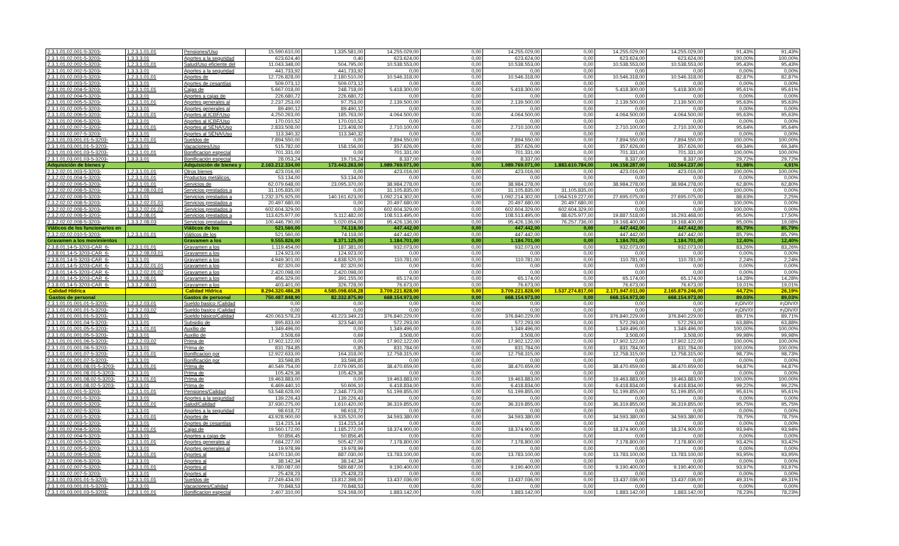| 2.3.1.01.02.001-5-3203- | 1.2.3.1.01.01 | Pensiones/Uso | 15.590.610,00 | 1.335.581,00 | 14.255.029,00 | 0,00 | 14.255.029,00 | 0,00 | 14.255.029,00 | 14.255.029,00 | 91,43% | 91,43% |
| 2.3.1.01.02.001-5-3203- | 1.3.3.3.01 | Aportes a la seguridad | 623.624,40 | 0,40 | 623.624,00 | 0,00 | 623.624,00 | 0,00 | 623.624,00 | 623.624,00 | 100,00% | 100,00% |
| 2.3.1.01.02.002-5-3203- | 1.2.3.1.01.01 | Salud/Uso eficiente del | 11.043.348,00 | 504.795,00 | 10.538.553,00 | 0,00 | 10.538.553,00 | 0,00 | 10.538.553,00 | 10.538.553,00 | 95,43% | 95,43% |
| 2.3.1.01.02.002-5-3203- | 1.3.3.3.01 | Aportes a la seguridad | 441.733,92 | 441.733,92 | 0,00 | 0,00 | 0,00 | 0,00 | 0,00 | 0,00 | 0,00% | 0,00% |
| 2.3.1.01.02.003-5-3203- | 1.2.3.1.01.01 | Aportes de | 12.726.828,00 | 2.180.510,00 | 10.546.318,00 | 0,00 | 10.546.318,00 | 0,00 | 10.546.318,00 | 10.546.318,00 | 82,87% | 82,87% |
| 2.3.1.01.02.003-5-3203- | 1.3.3.3.01 | Aportes de cesantías | 509.073,12 | 509.073,12 | 0,00 | 0,00 | 0,00 | 0,00 | 0,00 | 0,00 | 0,00% | 0,00% |
| 2.3.1.01.02.004-5-3203- | 1.2.3.1.01.01 | Cajas de | 5.667.018,00 | 248.718,00 | 5.418.300,00 | 0,00 | 5.418.300,00 | 0,00 | 5.418.300,00 | 5.418.300,00 | 95,61% | 95,61% |
| 2.3.1.01.02.004-5-3203- | 1.3.3.3.01 | Aportes a cajas de | 226.680,72 | 226.680,72 | 0,00 | 0,00 | 0,00 | 0,00 | 0,00 | 0,00 | 0,00% | 0,00% |
| 2.3.1.01.02.005-5-3203- | 1.2.3.1.01.01 | Aportes generales al | 2.237.253,00 | 97.753,00 | 2.139.500,00 | 0,00 | 2.139.500,00 | 0,00 | 2.139.500,00 | 2.139.500,00 | 95,63% | 95,63% |
| 2.3.1.01.02.005-5-3203- | 1.3.3.3.01 | Aportes generales al | 89.490,12 | 89.490,12 | 0,00 | 0,00 | 0,00 | 0,00 | 0,00 | 0,00 | 0,00% | 0,00% |
| 2.3.1.01.02.006-5-3203- | 1.2.3.1.01.01 | Aportes al ICBF/Uso | 4.250.263,00 | 185.763,00 | 4.064.500,00 | 0,00 | 4.064.500,00 | 0,00 | 4.064.500,00 | 4.064.500,00 | 95,63% | 95,63% |
| 2.3.1.01.02.006-5-3203- | 1.3.3.3.01 | Aportes al ICBF/Uso | 170.010,52 | 170.010,52 | 0,00 | 0,00 | 0,00 | 0,00 | 0,00 | 0,00 | 0,00% | 0,00% |
| 2.3.1.01.02.007-5-3203- | 1.2.3.1.01.01 | Aportes al SENA/Uso | 2.833.508,00 | 123.408,00 | 2.710.100,00 | 0,00 | 2.710.100,00 | 0,00 | 2.710.100,00 | 2.710.100,00 | 95,64% | 95,64% |
| 2.3.1.01.02.007-5-3203- | 1.3.3.3.01 | Aportes al SENA/Uso | 113.340,32 | 113.340,32 | 0,00 | 0,00 | 0,00 | 0,00 | 0,00 | 0,00 | 0,00% | 0,00% |
| 2.3.1.01.03.001.01-5-3203- | 1.2.3.1.01.01 | Sueldos de | 7.894.550,00 | 0,00 | 7.894.550,00 | 0,00 | 7.894.550,00 | 0,00 | 7.894.550,00 | 7.894.550,00 | 100,00% | 100,00% |
| 2.3.1.01.03.001.01-5-3203- | 1.3.3.3.01 | Vacaciones/Uso | 515.782,00 | 158.156,00 | 357.626,00 | 0,00 | 357.626,00 | 0,00 | 357.626,00 | 357.626,00 | 69,34% | 69,34% |
| 2.3.1.01.03.001.03-5-3203- | 1.2.3.1.01.01 | Bonificacion especial | 701.331,00 | 0,00 | 701.331,00 | 0,00 | 701.331,00 | 0,00 | 701.331,00 | 701.331,00 | 100,00% | 100,00% |
| 2.3.1.01.03.001.03-5-3203- | 1.3.3.3.01 | Bonificación especial | 28.053,24 | 19.716,24 | 8.337,00 | 0,00 | 8.337,00 | 0,00 | 8.337,00 | 8.337,00 | 29,72% | 29,72% |
| Adquisición de bienes y | | Adquisición de bienes y | 2.163.212.334,00 | 173.443.263,00 | 1.989.769.071,00 | 0,00 | 1.989.769.071,00 | 1.883.610.784,00 | 106.158.287,00 | 102.564.237,00 | 91,98% | 4,91% |
| 2.3.2.02.01.003-5-3203- | 1.2.3.1.01.01 | Otros bienes | 423.016,00 | 0,00 | 423.016,00 | 0,00 | 423.016,00 | 0,00 | 423.016,00 | 423.016,00 | 100,00% | 100,00% |
| 2.3.2.02.01.004-5-3203- | 1.2.3.1.01.01 | Productos metálicos, | 53.134,00 | 53.134,00 | 0,00 | 0,00 | 0,00 | 0,00 | 0,00 | 0,00 | 0,00% | 0,00% |
| 2.3.2.02.02.006-5-3203- | 1.2.3.1.01.01 | Servicios de | 62.079.648,00 | 23.095.370,00 | 38.984.278,00 | 0,00 | 38.984.278,00 | 0,00 | 38.984.278,00 | 38.984.278,00 | 62,80% | 62,80% |
| 2.3.2.02.02.008-5-3203- | 1.2.3.2.08.03.01 | Servicios prestados a | 31.105.835,00 | 0,00 | 31.105.835,00 | 0,00 | 31.105.835,00 | 31.105.835,00 | 0,00 | 0,00 | 100,00% | 0,00% |
| 2.3.2.02.02.008-5-3203- | 1.3.3.1.01 | Servicios prestados a | 1.232.375.925,00 | 140.161.623,00 | 1.092.214.302,00 | 0,00 | 1.092.214.302,00 | 1.064.519.227,00 | 27.695.075,00 | 27.695.075,00 | 88,63% | 2,25% |
| 2.3.2.02.02.008-5-3203- | 1.3.3.2.02.01.01 | Servicios prestados a | 20.497.680,00 | 0,00 | 20.497.680,00 | 0,00 | 20.497.680,00 | 20.497.680,00 | 0,00 | 0,00 | 100,00% | 0,00% |
| 2.3.2.02.02.008-5-3203- | 1.3.3.2.02.01.02 | Servicios prestados a | 602.604.329,00 | 0,00 | 602.604.329,00 | 0,00 | 602.604.329,00 | 602.604.329,00 | 0,00 | 0,00 | 100,00% | 0,00% |
| 2.3.2.02.02.008-5-3203- | 1.3.3.2.08.01 | Servicios prestados a | 113.625.977,00 | 5.112.482,00 | 108.513.495,00 | 0,00 | 108.513.495,00 | 88.625.977,00 | 19.887.518,00 | 16.293.468,00 | 95,50% | 17,50% |
| 2.3.2.02.02.008-5-3203- | 1.3.3.2.08.03 | Servicios prestados a | 100.446.790,00 | 5.020.654,00 | 95.426.136,00 | 0,00 | 95.426.136,00 | 76.257.736,00 | 19.168.400,00 | 19.168.400,00 | 95,00% | 19,08% |
| Viáticos de los funcionarios en | | Viáticos de los | 521.560,00 | 74.118,00 | 447.442,00 | 0,00 | 447.442,00 | 0,00 | 447.442,00 | 447.442,00 | 85,79% | 85,79% |
| 2.3.2.02.02.010-5-3203- | 1.2.3.1.01.01 | Viáticos de los | 521.560,00 | 74.118,00 | 447.442,00 | 0,00 | 447.442,00 | 0,00 | 447.442,00 | 447.442,00 | 85,79% | 85,79% |
| Gravamen a los movimientos | | Gravamen a los | 9.555.826,00 | 8.371.125,00 | 1.184.701,00 | 0,00 | 1.184.701,00 | 0,00 | 1.184.701,00 | 1.184.701,00 | 12,40% | 12,40% |
| 2.3.8.01.14-5-3203-CAR_6- | 1.2.3.1.01.01 | Gravamen a los | 1.119.454,00 | 187.381,00 | 932.073,00 | 0,00 | 932.073,00 | 0,00 | 932.073,00 | 932.073,00 | 83,26% | 83,26% |
| 2.3.8.01.14-5-3203-CAR_6- | 1.2.3.2.08.03.01 | Gravamen a los | 124.923,00 | 124.923,00 | 0,00 | 0,00 | 0,00 | 0,00 | 0,00 | 0,00 | 0,00% | 0,00% |
| 2.3.8.01.14-5-3203-CAR_6- | 1.3.3.1.01 | Gravamen a los | 4.949.301,00 | 4.838.520,00 | 110.781,00 | 0,00 | 110.781,00 | 0,00 | 110.781,00 | 110.781,00 | 2,24% | 2,24% |
| 2.3.8.01.14-5-3203-CAR_6- | 1.3.3.2.02.01.01 | Gravamen a los | 82.320,00 | 82.320,00 | 0,00 | 0,00 | 0,00 | 0,00 | 0,00 | 0,00 | 0,00% | 0,00% |
| 2.3.8.01.14-5-3203-CAR_6- | 1.3.3.2.02.01.02 | Gravamen a los | 2.420.098,00 | 2.420.098,00 | 0,00 | 0,00 | 0,00 | 0,00 | 0,00 | 0,00 | 0,00% | 0,00% |
| 2.3.8.01.14-5-3203-CAR_6- | 1.3.3.2.08.01 | Gravamen a los | 456.329,00 | 391.155,00 | 65.174,00 | 0,00 | 65.174,00 | 0,00 | 65.174,00 | 65.174,00 | 14,28% | 14,28% |
| 2.3.8.01.14-5-3203-CAR_6- | 1.3.3.2.08.03 | Gravamen a los | 403.401,00 | 326.728,00 | 76.673,00 | 0,00 | 76.673,00 | 0,00 | 76.673,00 | 76.673,00 | 19,01% | 19,01% |
| Calidad Hídrica | | Calidad Hídrica | 8.294.320.486,28 | 4.585.098.658,28 | 3.709.221.828,00 | 0,00 | 3.709.221.828,00 | 1.537.274.817,00 | 2.171.947.011,00 | 2.165.879.246,00 | 44,72% | 26,19% |
| Gastos de personal | | Gastos de personal | 750.487.848,90 | 82.332.875,90 | 668.154.973,00 | 0,00 | 668.154.973,00 | 0,00 | 668.154.973,00 | 668.154.973,00 | 89,03% | 89,03% |
| 2.3.1.01.01.001.01-5-3203- | 1.2.3.2.03.01 | Sueldo basico /Calidad | 0,00 | 0,00 | 0,00 | 0,00 | 0,00 | 0,00 | 0,00 | 0,00 | #¡DIV/0! | #¡DIV/0! |
| 2.3.1.01.01.001.01-5-3203- | 1.2.3.2.03.02 | Sueldo basico /Calidad | 0,00 | 0,00 | 0,00 | 0,00 | 0,00 | 0,00 | 0,00 | 0,00 | #¡DIV/0! | #¡DIV/0! |
| 2.3.1.01.01.001.01-5-3203- | 1.3.3.3.01 | Sueldo básico/Calidad | 420.063.578,23 | 43.223.349,23 | 376.840.229,00 | 0,00 | 376.840.229,00 | 0,00 | 376.840.229,00 | 376.840.229,00 | 89,71% | 89,71% |
| 2.3.1.01.01.001.04-5-3203- | 1.3.3.3.01 | Subsidio de | 895.833,00 | 323.540,00 | 572.293,00 | 0,00 | 572.293,00 | 0,00 | 572.293,00 | 572.293,00 | 63,88% | 63,88% |
| 2.3.1.01.01.001.05-5-3203- | 1.2.3.1.01.01 | Auxilio de | 1.349.496,00 | 0,00 | 1.349.496,00 | 0,00 | 1.349.496,00 | 0,00 | 1.349.496,00 | 1.349.496,00 | 100,00% | 100,00% |
| 2.3.1.01.01.001.05-5-3203- | 1.3.3.3.01 | Auxilio de | 3.508,69 | 0,69 | 3.508,00 | 0,00 | 3.508,00 | 0,00 | 3.508,00 | 3.508,00 | 99,98% | 99,98% |
| 2.3.1.01.01.001.06-5-3203- | 1.2.3.2.03.02 | Prima de | 17.902.122,00 | 0,00 | 17.902.122,00 | 0,00 | 17.902.122,00 | 0,00 | 17.902.122,00 | 17.902.122,00 | 100,00% | 100,00% |
| 2.3.1.01.01.001.06-5-3203- | 1.3.3.3.01 | Prima de | 831.784,85 | 0,85 | 831.784,00 | 0,00 | 831.784,00 | 0,00 | 831.784,00 | 831.784,00 | 100,00% | 100,00% |
| 2.3.1.01.01.001.07-5-3203- | 1.2.3.1.01.01 | Bonificacion por | 12.922.633,00 | 164.318,00 | 12.758.315,00 | 0,00 | 12.758.315,00 | 0,00 | 12.758.315,00 | 12.758.315,00 | 98,73% | 98,73% |
| 2.3.1.01.01.001.07-5-3203- | 1.3.3.3.01 | Bonificación por | 33.598,85 | 33.598,85 | 0,00 | 0,00 | 0,00 | 0,00 | 0,00 | 0,00 | 0,00% | 0,00% |
| 2.3.1.01.01.001.08.01-5-3203- | 1.2.3.1.01.01 | Prima de | 40.549.754,00 | 2.079.095,00 | 38.470.659,00 | 0,00 | 38.470.659,00 | 0,00 | 38.470.659,00 | 38.470.659,00 | 94,87% | 94,87% |
| 2.3.1.01.01.001.08.01-5-3203- | 1.3.3.3.01 | Prima de | 105.429,36 | 105.429,36 | 0,00 | 0,00 | 0,00 | 0,00 | 0,00 | 0,00 | 0,00% | 0,00% |
| 2.3.1.01.01.001.08.02-5-3203- | 1.2.3.1.01.01 | Prima de | 19.463.883,00 | 0,00 | 19.463.883,00 | 0,00 | 19.463.883,00 | 0,00 | 19.463.883,00 | 19.463.883,00 | 100,00% | 100,00% |
| 2.3.1.01.01.001.08.02-5-3203- | 1.3.3.3.01 | Prima de | 6.469.440,10 | 50.606,10 | 6.418.834,00 | 0,00 | 6.418.834,00 | 0,00 | 6.418.834,00 | 6.418.834,00 | 99,22% | 99,22% |
| 2.3.1.01.02.001-5-3203- | 1.2.3.1.01.01 | Pensiones/Calidad | 53.548.628,00 | 2.348.773,00 | 51.199.855,00 | 0,00 | 51.199.855,00 | 0,00 | 51.199.855,00 | 51.199.855,00 | 95,61% | 95,61% |
| 2.3.1.01.02.001-5-3203- | 1.3.3.3.01 | Aportes a la seguridad | 139.226,43 | 139.226,43 | 0,00 | 0,00 | 0,00 | 0,00 | 0,00 | 0,00 | 0,00% | 0,00% |
| 2.3.1.01.02.002-5-3203- | 1.2.3.1.01.01 | Salud/Calidad | 37.930.275,00 | 1.610.420,00 | 36.319.855,00 | 0,00 | 36.319.855,00 | 0,00 | 36.319.855,00 | 36.319.855,00 | 95,75% | 95,75% |
| 2.3.1.01.02.002-5-3203- | 1.3.3.3.01 | Aportes a la seguridad | 98.618,72 | 98.618,72 | 0,00 | 0,00 | 0,00 | 0,00 | 0,00 | 0,00 | 0,00% | 0,00% |
| 2.3.1.01.02.003-5-3203- | 1.2.3.1.01.01 | Aportes de | 43.928.900,00 | 9.335.520,00 | 34.593.380,00 | 0,00 | 34.593.380,00 | 0,00 | 34.593.380,00 | 34.593.380,00 | 78,75% | 78,75% |
| 2.3.1.01.02.003-5-3203- | 1.3.3.3.01 | Aportes de cesantías | 114.215,14 | 114.215,14 | 0,00 | 0,00 | 0,00 | 0,00 | 0,00 | 0,00 | 0,00% | 0,00% |
| 2.3.1.01.02.004-5-3203- | 1.2.3.1.01.01 | Cajas de | 19.560.172,00 | 1.185.272,00 | 18.374.900,00 | 0,00 | 18.374.900,00 | 0,00 | 18.374.900,00 | 18.374.900,00 | 93,94% | 93,94% |
| 2.3.1.01.02.004-5-3203- | 1.3.3.3.01 | Aportes a cajas de | 50.856,45 | 50.856,45 | 0,00 | 0,00 | 0,00 | 0,00 | 0,00 | 0,00 | 0,00% | 0,00% |
| 2.3.1.01.02.005-5-3203- | 1.2.3.1.01.01 | Aportes generales al | 7.684.227,00 | 505.427,00 | 7.178.800,00 | 0,00 | 7.178.800,00 | 0,00 | 7.178.800,00 | 7.178.800,00 | 93,42% | 93,42% |
| 2.3.1.01.02.005-5-3203- | 1.3.3.3.01 | Aportes generales al | 19.978,99 | 19.978,99 | 0,00 | 0,00 | 0,00 | 0,00 | 0,00 | 0,00 | 0,00% | 0,00% |
| 2.3.1.01.02.006-5-3203- | 1.2.3.1.01.01 | Aportes al | 14.670.130,00 | 887.030,00 | 13.783.100,00 | 0,00 | 13.783.100,00 | 0,00 | 13.783.100,00 | 13.783.100,00 | 93,95% | 93,95% |
| 2.3.1.01.02.006-5-3203- | 1.3.3.3.01 | Aportes al | 38.142,34 | 38.142,34 | 0,00 | 0,00 | 0,00 | 0,00 | 0,00 | 0,00 | 0,00% | 0,00% |
| 2.3.1.01.02.007-5-3203- | 1.2.3.1.01.01 | Aportes al | 9.780.087,00 | 589.687,00 | 9.190.400,00 | 0,00 | 9.190.400,00 | 0,00 | 9.190.400,00 | 9.190.400,00 | 93,97% | 93,97% |
| 2.3.1.01.02.007-5-3203- | 1.3.3.3.01 | Aportes al | 25.428,23 | 25.428,23 | 0,00 | 0,00 | 0,00 | 0,00 | 0,00 | 0,00 | 0,00% | 0,00% |
| 2.3.1.01.03.001.01-5-3203- | 1.2.3.1.01.01 | Sueldos de | 27.249.434,00 | 13.812.398,00 | 13.437.036,00 | 0,00 | 13.437.036,00 | 0,00 | 13.437.036,00 | 13.437.036,00 | 49,31% | 49,31% |
| 2.3.1.01.03.001.01-5-3203- | 1.3.3.3.01 | Vacaciones/Calidad | 70.848,53 | 70.848,53 | 0,00 | 0,00 | 0,00 | 0,00 | 0,00 | 0,00 | 0,00% | 0,00% |
| 2.3.1.01.03.001.03-5-3203- | 1.2.3.1.01.01 | Bonificacion especial | 2.407.310,00 | 524.168,00 | 1.883.142,00 | 0,00 | 1.883.142,00 | 0,00 | 1.883.142,00 | 1.883.142,00 | 78,23% | 78,23% |